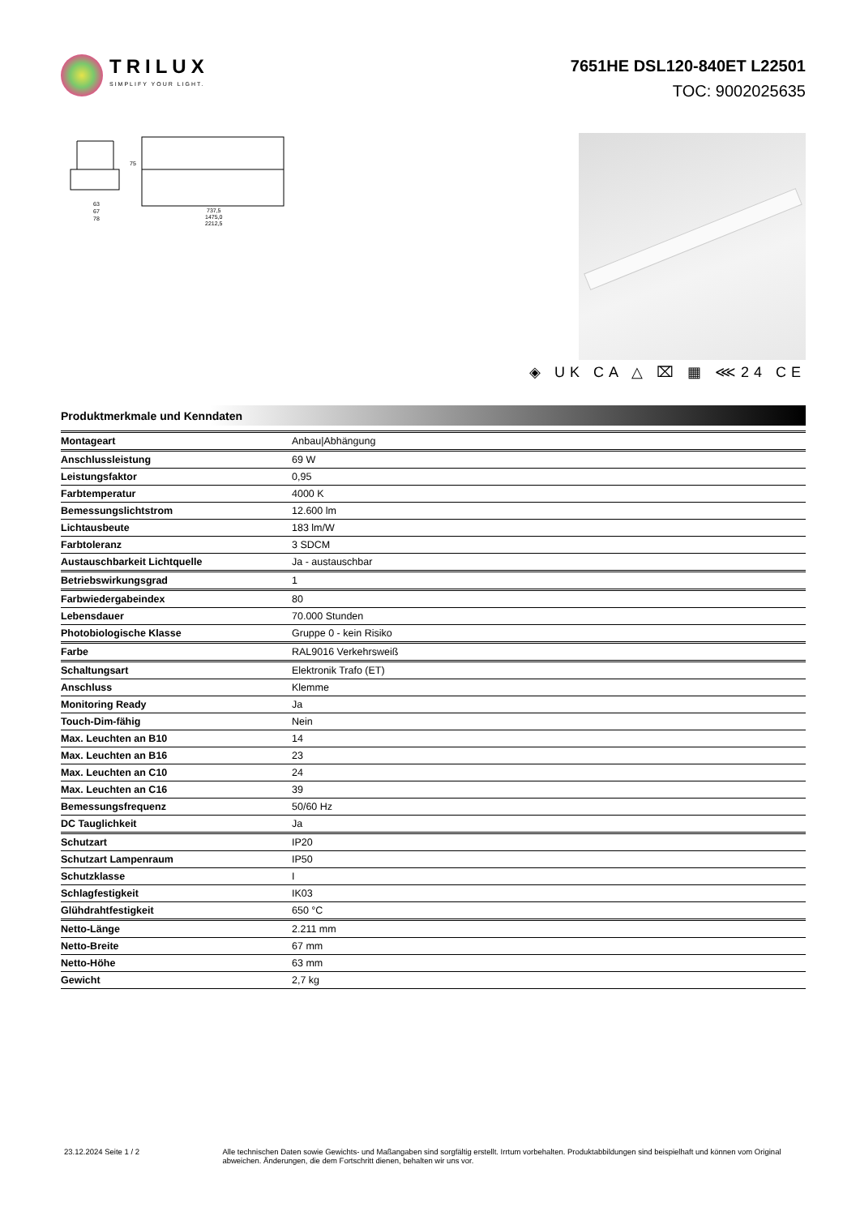TRILUX
SIMPLIFY YOUR LIGHT.
7651HE DSL120-840ET L22501
TOC: 9002025635
63
67
78
737,5
1475,0
2212,5
75
◈ UK CA △ ⌧ ▦ ⋘24 CE
Produktmerkmale und Kenndaten
| Montageart | Anbau/Abhängung |
| Anschlussleistung | 69 W |
| Leistungsfaktor | 0,95 |
| Farbtemperatur | 4000 K |
| Bemessungslichtstrom | 12.600 lm |
| Lichtausbeute | 183 lm/W |
| Farbtoleranz | 3 SDCM |
| Austauschbarkeit Lichtquelle | Ja - austauschbar |
| Betriebswirkungsgrad | 1 |
| Farbwiedergabeindex | 80 |
| Lebensdauer | 70.000 Stunden |
| Photobiologische Klasse | Gruppe 0 - kein Risiko |
| Farbe | RAL9016 Verkehrsweiß |
| Schaltungsart | Elektronik Trafo (ET) |
| Anschluss | Klemme |
| Monitoring Ready | Ja |
| Touch-Dim-fähig | Nein |
| Max. Leuchten an B10 | 14 |
| Max. Leuchten an B16 | 23 |
| Max. Leuchten an C10 | 24 |
| Max. Leuchten an C16 | 39 |
| Bemessungsfrequenz | 50/60 Hz |
| DC Tauglichkeit | Ja |
| Schutzart | IP20 |
| Schutzart Lampenraum | IP50 |
| Schutzklasse | I |
| Schlagfestigkeit | IK03 |
| Glühdrahtfestigkeit | 650 °C |
| Netto-Länge | 2.211 mm |
| Netto-Breite | 67 mm |
| Netto-Höhe | 63 mm |
| Gewicht | 2,7 kg |
23.12.2024 Seite 1 / 2 Alle technischen Daten sowie Gewichts- und Maßangaben sind sorgfältig erstellt. Irrtum vorbehalten. Produktabbildungen sind beispielhaft und können vom Original abweichen. Änderungen, die dem Fortschritt dienen, behalten wir uns vor.